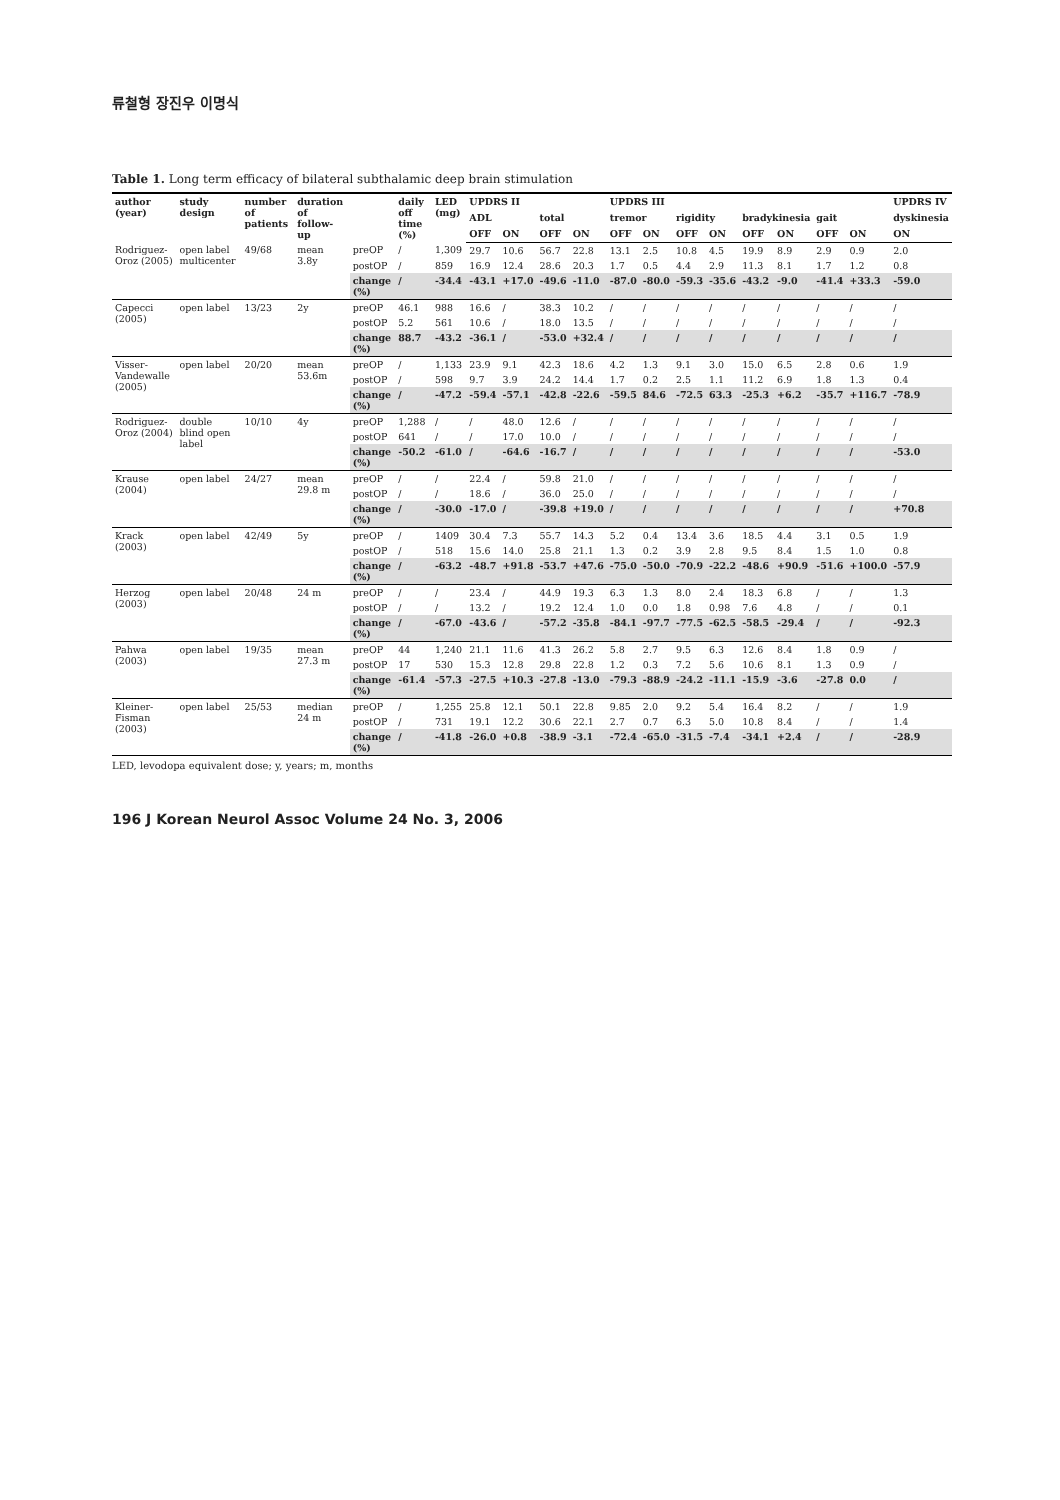류철형 장진우 이명식
Table 1. Long term efficacy of bilateral subthalamic deep brain stimulation
| author (year) | study design | number of patients | duration of follow-up | | daily off time (%) | LED (mg) | UPDRS II | | | | UPDRS III | | | | | | | | UPDRS IV |
| --- | --- | --- | --- | --- | --- | --- | --- | --- | --- | --- | --- | --- | --- | --- | --- | --- | --- | --- | --- |
| | | | | | | | ADL | | total | | tremor | | rigidity | | bradykinesia | | gait | | dyskinesia |
| | | | | | | | OFF | ON | OFF | ON | OFF | ON | OFF | ON | OFF | ON | OFF | ON | ON |
| Rodriguez-Oroz (2005) | open label multicenter | 49/68 | mean 3.8y | preOP | / | 1,309 | 29.7 | 10.6 | 56.7 | 22.8 | 13.1 | 2.5 | 10.8 | 4.5 | 19.9 | 8.9 | 2.9 | 0.9 | 2.0 |
| | | | | postOP | / | 859 | 16.9 | 12.4 | 28.6 | 20.3 | 1.7 | 0.5 | 4.4 | 2.9 | 11.3 | 8.1 | 1.7 | 1.2 | 0.8 |
| | | | | change (%) | / | -34.4 | -43.1 | +17.0 | -49.6 | -11.0 | -87.0 | -80.0 | -59.3 | -35.6 | -43.2 | -9.0 | -41.4 | +33.3 | -59.0 |
| Capecci (2005) | open label | 13/23 | 2y | preOP | 46.1 | 988 | 16.6 | / | 38.3 | 10.2 | / | / | / | / | / | / | / | / | / |
| | | | | postOP | 5.2 | 561 | 10.6 | / | 18.0 | 13.5 | / | / | / | / | / | / | / | / | / |
| | | | | change (%) | 88.7 | -43.2 | -36.1 | / | -53.0 | +32.4 | / | / | / | / | / | / | / | / | / |
| Visser-Vandewalle (2005) | open label | 20/20 | mean 53.6m | preOP | / | 1,133 | 23.9 | 9.1 | 42.3 | 18.6 | 4.2 | 1.3 | 9.1 | 3.0 | 15.0 | 6.5 | 2.8 | 0.6 | 1.9 |
| | | | | postOP | / | 598 | 9.7 | 3.9 | 24.2 | 14.4 | 1.7 | 0.2 | 2.5 | 1.1 | 11.2 | 6.9 | 1.8 | 1.3 | 0.4 |
| | | | | change (%) | / | -47.2 | -59.4 | -57.1 | -42.8 | -22.6 | -59.5 | 84.6 | -72.5 | 63.3 | -25.3 | +6.2 | -35.7 | +116.7 | -78.9 |
| Rodriguez-Oroz (2004) | double blind open label | 10/10 | 4y | preOP | 1,288 | / | / | 48.0 | 12.6 | / | / | / | / | / | / | / | / | / | / |
| | | | | postOP | 641 | / | / | 17.0 | 10.0 | / | / | / | / | / | / | / | / | / | / |
| | | | | change (%) | -50.2 | -61.0 | / | -64.6 | -16.7 | / | / | / | / | / | / | / | / | / | -53.0 |
| Krause (2004) | open label | 24/27 | mean 29.8 m | preOP | / | / | 22.4 | / | 59.8 | 21.0 | / | / | / | / | / | / | / | / | / |
| | | | | postOP | / | / | 18.6 | / | 36.0 | 25.0 | / | / | / | / | / | / | / | / | / |
| | | | | change (%) | / | -30.0 | -17.0 | / | -39.8 | +19.0 | / | / | / | / | / | / | / | / | +70.8 |
| Krack (2003) | open label | 42/49 | 5y | preOP | / | 1409 | 30.4 | 7.3 | 55.7 | 14.3 | 5.2 | 0.4 | 13.4 | 3.6 | 18.5 | 4.4 | 3.1 | 0.5 | 1.9 |
| | | | | postOP | / | 518 | 15.6 | 14.0 | 25.8 | 21.1 | 1.3 | 0.2 | 3.9 | 2.8 | 9.5 | 8.4 | 1.5 | 1.0 | 0.8 |
| | | | | change (%) | / | -63.2 | -48.7 | +91.8 | -53.7 | +47.6 | -75.0 | -50.0 | -70.9 | -22.2 | -48.6 | +90.9 | -51.6 | +100.0 | -57.9 |
| Herzog (2003) | open label | 20/48 | 24 m | preOP | / | / | 23.4 | / | 44.9 | 19.3 | 6.3 | 1.3 | 8.0 | 2.4 | 18.3 | 6.8 | / | / | 1.3 |
| | | | | postOP | / | / | 13.2 | / | 19.2 | 12.4 | 1.0 | 0.0 | 1.8 | 0.98 | 7.6 | 4.8 | / | / | 0.1 |
| | | | | change (%) | / | -67.0 | -43.6 | / | -57.2 | -35.8 | -84.1 | -97.7 | -77.5 | -62.5 | -58.5 | -29.4 | / | / | -92.3 |
| Pahwa (2003) | open label | 19/35 | mean 27.3 m | preOP | 44 | 1,240 | 21.1 | 11.6 | 41.3 | 26.2 | 5.8 | 2.7 | 9.5 | 6.3 | 12.6 | 8.4 | 1.8 | 0.9 | / |
| | | | | postOP | 17 | 530 | 15.3 | 12.8 | 29.8 | 22.8 | 1.2 | 0.3 | 7.2 | 5.6 | 10.6 | 8.1 | 1.3 | 0.9 | / |
| | | | | change (%) | -61.4 | -57.3 | -27.5 | +10.3 | -27.8 | -13.0 | -79.3 | -88.9 | -24.2 | -11.1 | -15.9 | -3.6 | -27.8 | 0.0 | / |
| Kleiner-Fisman (2003) | open label | 25/53 | median 24 m | preOP | / | 1,255 | 25.8 | 12.1 | 50.1 | 22.8 | 9.85 | 2.0 | 9.2 | 5.4 | 16.4 | 8.2 | / | / | 1.9 |
| | | | | postOP | / | 731 | 19.1 | 12.2 | 30.6 | 22.1 | 2.7 | 0.7 | 6.3 | 5.0 | 10.8 | 8.4 | / | / | 1.4 |
| | | | | change (%) | / | -41.8 | -26.0 | +0.8 | -38.9 | -3.1 | -72.4 | -65.0 | -31.5 | -7.4 | -34.1 | +2.4 | / | / | -28.9 |
LED, levodopa equivalent dose; y, years; m, months
196 J Korean Neurol Assoc Volume 24 No. 3, 2006